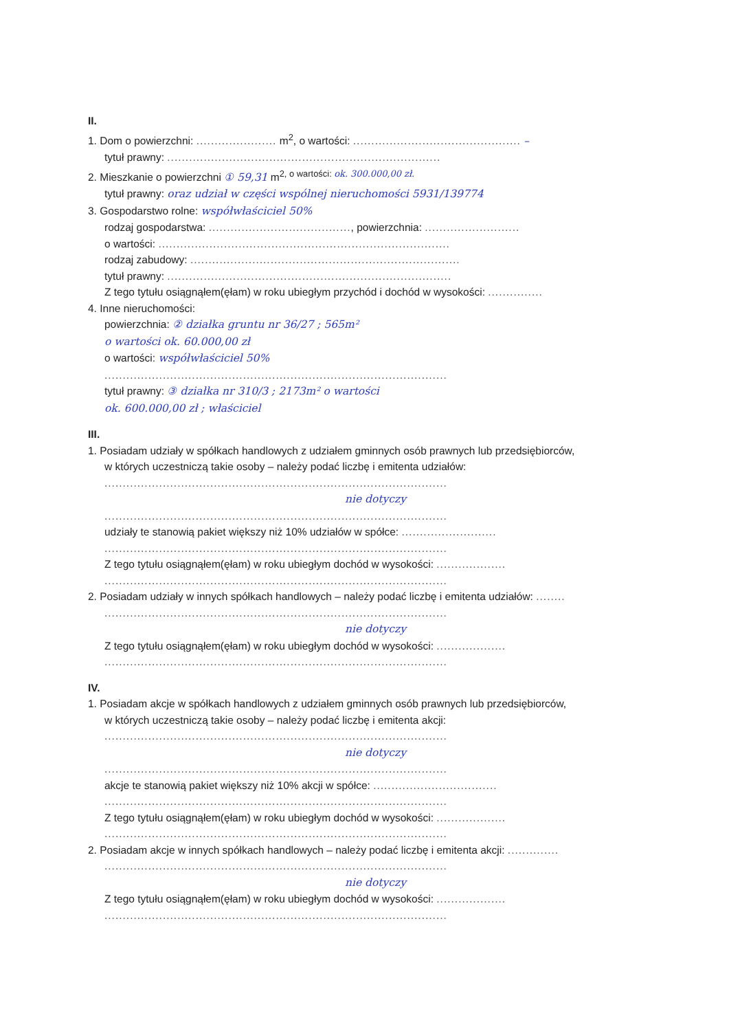II.
1. Dom o powierzchni: ...................... m<sup>2</sup>, o wartości: .............................................. –
tytuł prawny: ...........................................................................
2. Mieszkanie o powierzchni ① 59,31 m<sup>2, o wartości: ok. 300.000,00 zł.</sup>
tytuł prawny: oraz udział w części wspólnej nieruchomości 5931/139774
3. Gospodarstwo rolne: współwłaściciel 50%
rodzaj gospodarstwa: ......................................., powierzchnia: ..........................
o wartości: ................................................................................
rodzaj zabudowy: ..........................................................................
tytuł prawny: ..............................................................................
Z tego tytułu osiągnąłem(ęłam) w roku ubiegłym przychód i dochód w wysokości: ...............
4. Inne nieruchomości:
powierzchnia: ② działka gruntu nr 36/27 ; 565m²
o wartości ok. 60.000,00 zł
o wartości: współwłaściciel 50%
..............................................................................................
tytuł prawny: ③ działka nr 310/3 ; 2173m² o wartości
ok. 600.000,00 zł ; właściciel
III.
1. Posiadam udziały w spółkach handlowych z udziałem gminnych osób prawnych lub przedsiębiorców,
w których uczestniczą takie osoby – należy podać liczbę i emitenta udziałów:
..............................................................................................
nie dotyczy
..............................................................................................
udziały te stanowią pakiet większy niż 10% udziałów w spółce: ..........................
..............................................................................................
Z tego tytułu osiągnąłem(ęłam) w roku ubiegłym dochód w wysokości: ...................
..............................................................................................
2. Posiadam udziały w innych spółkach handlowych – należy podać liczbę i emitenta udziałów: ........
..............................................................................................
nie dotyczy
Z tego tytułu osiągnąłem(ęłam) w roku ubiegłym dochód w wysokości: ...................
..............................................................................................
IV.
1. Posiadam akcje w spółkach handlowych z udziałem gminnych osób prawnych lub przedsiębiorców,
w których uczestniczą takie osoby – należy podać liczbę i emitenta akcji:
..............................................................................................
nie dotyczy
..............................................................................................
akcje te stanowią pakiet większy niż 10% akcji w spółce: ..................................
..............................................................................................
Z tego tytułu osiągnąłem(ęłam) w roku ubiegłym dochód w wysokości: ...................
..............................................................................................
2. Posiadam akcje w innych spółkach handlowych – należy podać liczbę i emitenta akcji: ..............
..............................................................................................
nie dotyczy
Z tego tytułu osiągnąłem(ęłam) w roku ubiegłym dochód w wysokości: ...................
..............................................................................................